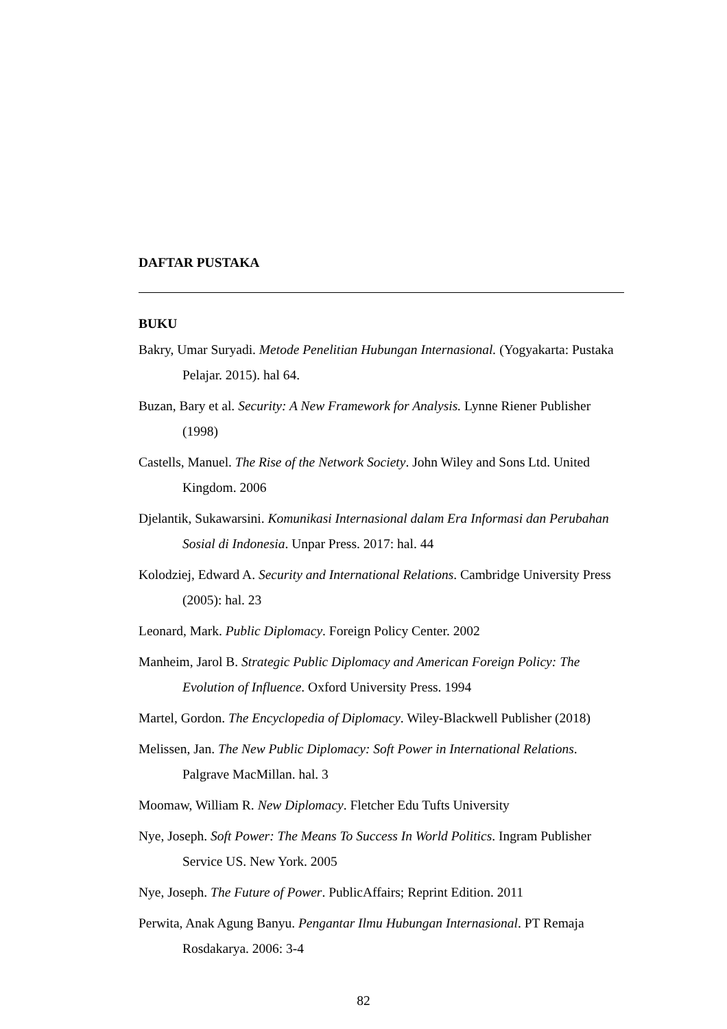DAFTAR PUSTAKA
BUKU
Bakry, Umar Suryadi. Metode Penelitian Hubungan Internasional. (Yogyakarta: Pustaka Pelajar. 2015). hal 64.
Buzan, Bary et al. Security: A New Framework for Analysis. Lynne Riener Publisher (1998)
Castells, Manuel. The Rise of the Network Society. John Wiley and Sons Ltd. United Kingdom. 2006
Djelantik, Sukawarsini. Komunikasi Internasional dalam Era Informasi dan Perubahan Sosial di Indonesia. Unpar Press. 2017: hal. 44
Kolodziej, Edward A. Security and International Relations. Cambridge University Press (2005): hal. 23
Leonard, Mark. Public Diplomacy. Foreign Policy Center. 2002
Manheim, Jarol B. Strategic Public Diplomacy and American Foreign Policy: The Evolution of Influence. Oxford University Press. 1994
Martel, Gordon. The Encyclopedia of Diplomacy. Wiley-Blackwell Publisher (2018)
Melissen, Jan. The New Public Diplomacy: Soft Power in International Relations. Palgrave MacMillan. hal. 3
Moomaw, William R. New Diplomacy. Fletcher Edu Tufts University
Nye, Joseph. Soft Power: The Means To Success In World Politics. Ingram Publisher Service US. New York. 2005
Nye, Joseph. The Future of Power. PublicAffairs; Reprint Edition. 2011
Perwita, Anak Agung Banyu. Pengantar Ilmu Hubungan Internasional. PT Remaja Rosdakarya. 2006: 3-4
82